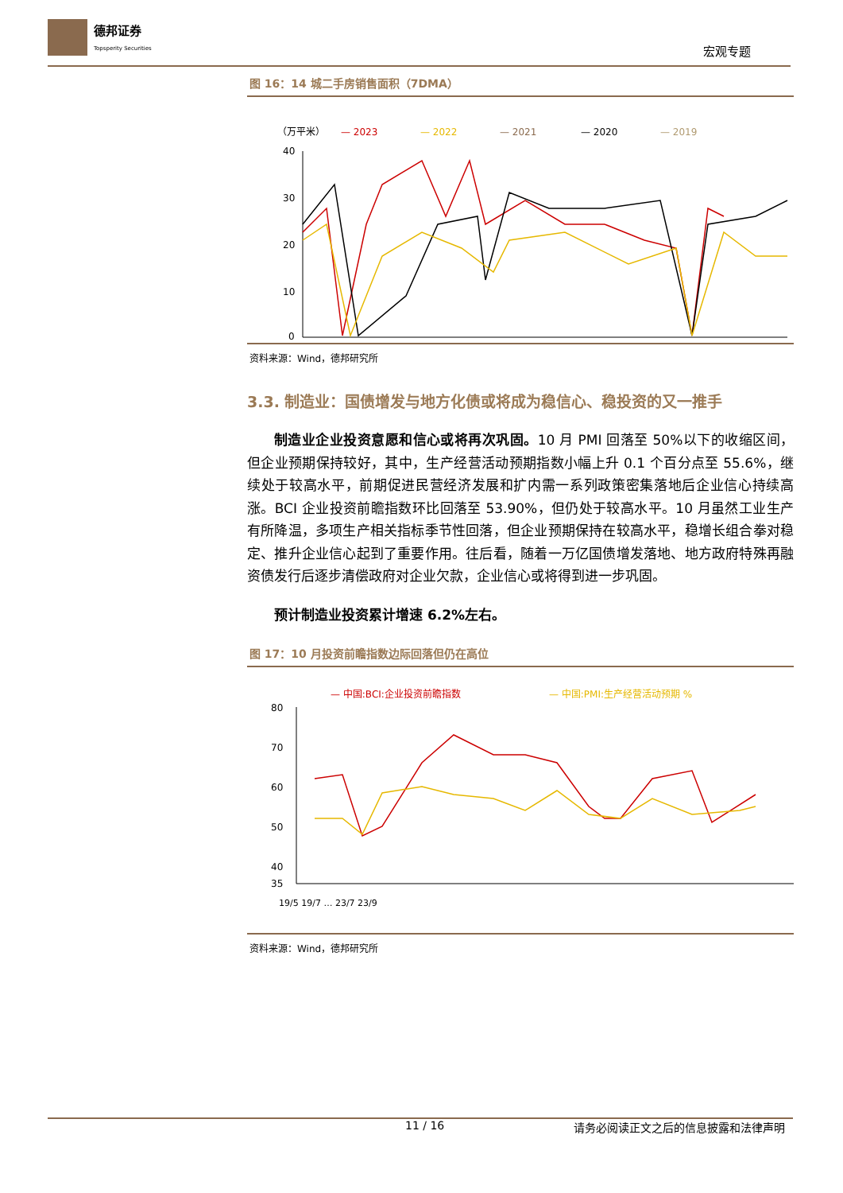德邦证券
Topsperity Securities
宏观专题
图 16：14 城二手房销售面积（7DMA）
（万平米）
— 2023
— 2022
— 2021
— 2020
— 2019
40
30
20
10
0
资料来源：Wind，德邦研究所
3.3. 制造业：国债增发与地方化债或将成为稳信心、稳投资的又一推手
制造业企业投资意愿和信心或将再次巩固。10 月 PMI 回落至 50%以下的收缩区间，但企业预期保持较好，其中，生产经营活动预期指数小幅上升 0.1 个百分点至 55.6%，继续处于较高水平，前期促进民营经济发展和扩内需一系列政策密集落地后企业信心持续高涨。BCI 企业投资前瞻指数环比回落至 53.90%，但仍处于较高水平。10 月虽然工业生产有所降温，多项生产相关指标季节性回落，但企业预期保持在较高水平，稳增长组合拳对稳定、推升企业信心起到了重要作用。往后看，随着一万亿国债增发落地、地方政府特殊再融资债发行后逐步清偿政府对企业欠款，企业信心或将得到进一步巩固。
预计制造业投资累计增速 6.2%左右。
图 17：10 月投资前瞻指数边际回落但仍在高位
— 中国:BCI:企业投资前瞻指数
— 中国:PMI:生产经营活动预期 %
80
70
60
50
40
35
19/5 19/7 … 23/7 23/9
资料来源：Wind，德邦研究所
11 / 16 请务必阅读正文之后的信息披露和法律声明